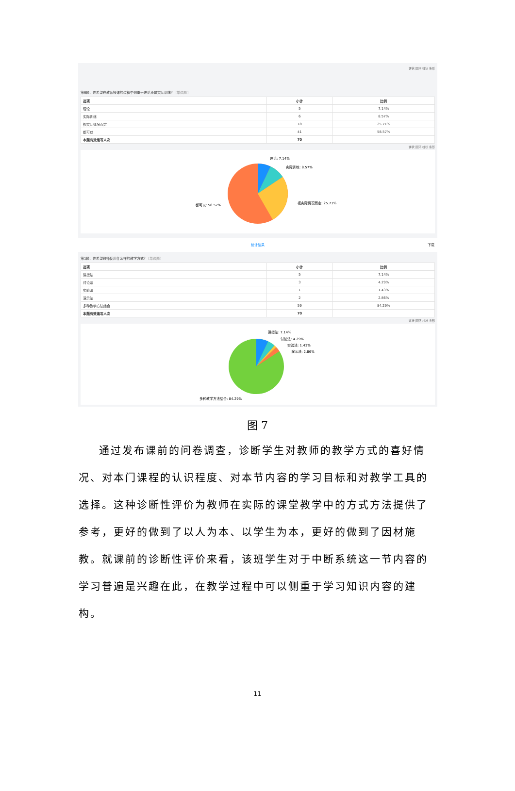饼状 圆环 柱状 条形
第6题：你希望在教师授课的过程中侧重于理论还是实际训练？ [单选题]
| 选项 | 小计 | 比例 |
| --- | --- | --- |
| 理论 | 5 | 7.14% |
| 实际训练 | 6 | 8.57% |
| 视实际情况而定 | 18 | 25.71% |
| 都可以 | 41 | 58.57% |
| 本题有效填写人次 | 70 | |
饼状 圆环 柱状 条形
理论: 7.14%
实际训练: 8.57%
视实际情况而定: 25.71%
都可以: 58.57%
统计结果 下载
第1题：你希望教师使用什么样的教学方式？ [单选题]
| 选项 | 小计 | 比例 |
| --- | --- | --- |
| 讲授法 | 5 | 7.14% |
| 讨论法 | 3 | 4.29% |
| 实验法 | 1 | 1.43% |
| 演示法 | 2 | 2.86% |
| 多种教学方法结合 | 59 | 84.29% |
| 本题有效填写人次 | 70 | |
饼状 圆环 柱状 条形
讲授法: 7.14%
讨论法: 4.29%
实验法: 1.43%
演示法: 2.86%
多种教学方法结合: 84.29%
图 7
通过发布课前的问卷调查，诊断学生对教师的教学方式的喜好情况、对本门课程的认识程度、对本节内容的学习目标和对教学工具的选择。这种诊断性评价为教师在实际的课堂教学中的方式方法提供了参考，更好的做到了以人为本、以学生为本，更好的做到了因材施教。就课前的诊断性评价来看，该班学生对于中断系统这一节内容的学习普遍是兴趣在此，在教学过程中可以侧重于学习知识内容的建构。
11